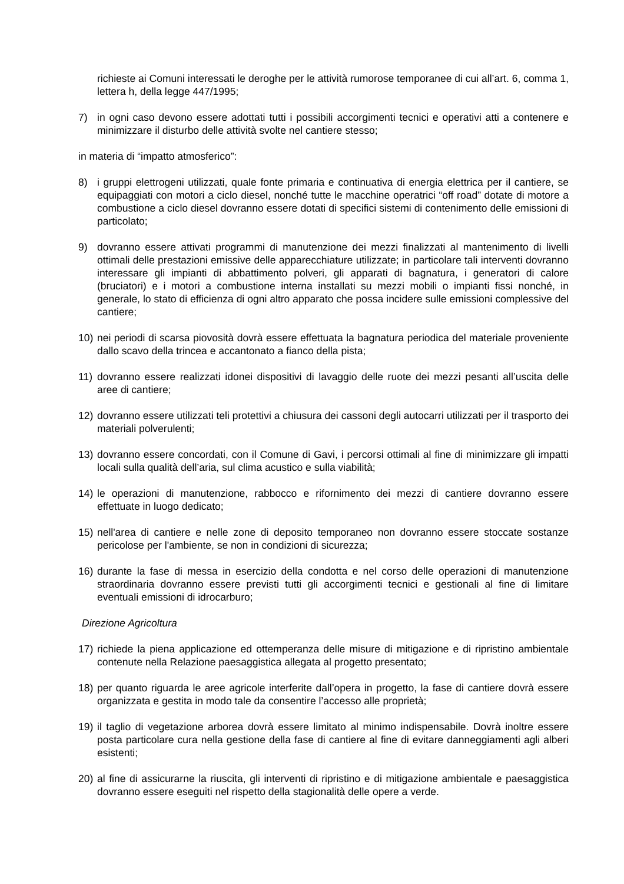richieste ai Comuni interessati le deroghe per le attività rumorose temporanee di cui all’art. 6, comma 1, lettera h, della legge 447/1995;
7) in ogni caso devono essere adottati tutti i possibili accorgimenti tecnici e operativi atti a contenere e minimizzare il disturbo delle attività svolte nel cantiere stesso;
in materia di “impatto atmosferico”:
8) i gruppi elettrogeni utilizzati, quale fonte primaria e continuativa di energia elettrica per il cantiere, se equipaggiati con motori a ciclo diesel, nonché tutte le macchine operatrici “off road” dotate di motore a combustione a ciclo diesel dovranno essere dotati di specifici sistemi di contenimento delle emissioni di particolato;
9) dovranno essere attivati programmi di manutenzione dei mezzi finalizzati al mantenimento di livelli ottimali delle prestazioni emissive delle apparecchiature utilizzate; in particolare tali interventi dovranno interessare gli impianti di abbattimento polveri, gli apparati di bagnatura, i generatori di calore (bruciatori) e i motori a combustione interna installati su mezzi mobili o impianti fissi nonché, in generale, lo stato di efficienza di ogni altro apparato che possa incidere sulle emissioni complessive del cantiere;
10) nei periodi di scarsa piovosità dovrà essere effettuata la bagnatura periodica del materiale proveniente dallo scavo della trincea e accantonato a fianco della pista;
11) dovranno essere realizzati idonei dispositivi di lavaggio delle ruote dei mezzi pesanti all’uscita delle aree di cantiere;
12) dovranno essere utilizzati teli protettivi a chiusura dei cassoni degli autocarri utilizzati per il trasporto dei materiali polverulenti;
13) dovranno essere concordati, con il Comune di Gavi, i percorsi ottimali al fine di minimizzare gli impatti locali sulla qualità dell’aria, sul clima acustico e sulla viabilità;
14) le operazioni di manutenzione, rabbocco e rifornimento dei mezzi di cantiere dovranno essere effettuate in luogo dedicato;
15) nell'area di cantiere e nelle zone di deposito temporaneo non dovranno essere stoccate sostanze pericolose per l'ambiente, se non in condizioni di sicurezza;
16) durante la fase di messa in esercizio della condotta e nel corso delle operazioni di manutenzione straordinaria dovranno essere previsti tutti gli accorgimenti tecnici e gestionali al fine di limitare eventuali emissioni di idrocarburo;
Direzione Agricoltura
17) richiede la piena applicazione ed ottemperanza delle misure di mitigazione e di ripristino ambientale contenute nella Relazione paesaggistica allegata al progetto presentato;
18) per quanto riguarda le aree agricole interferite dall’opera in progetto, la fase di cantiere dovrà essere organizzata e gestita in modo tale da consentire l’accesso alle proprietà;
19) il taglio di vegetazione arborea dovrà essere limitato al minimo indispensabile. Dovrà inoltre essere posta particolare cura nella gestione della fase di cantiere al fine di evitare danneggiamenti agli alberi esistenti;
20) al fine di assicurarne la riuscita, gli interventi di ripristino e di mitigazione ambientale e paesaggistica dovranno essere eseguiti nel rispetto della stagionalità delle opere a verde.